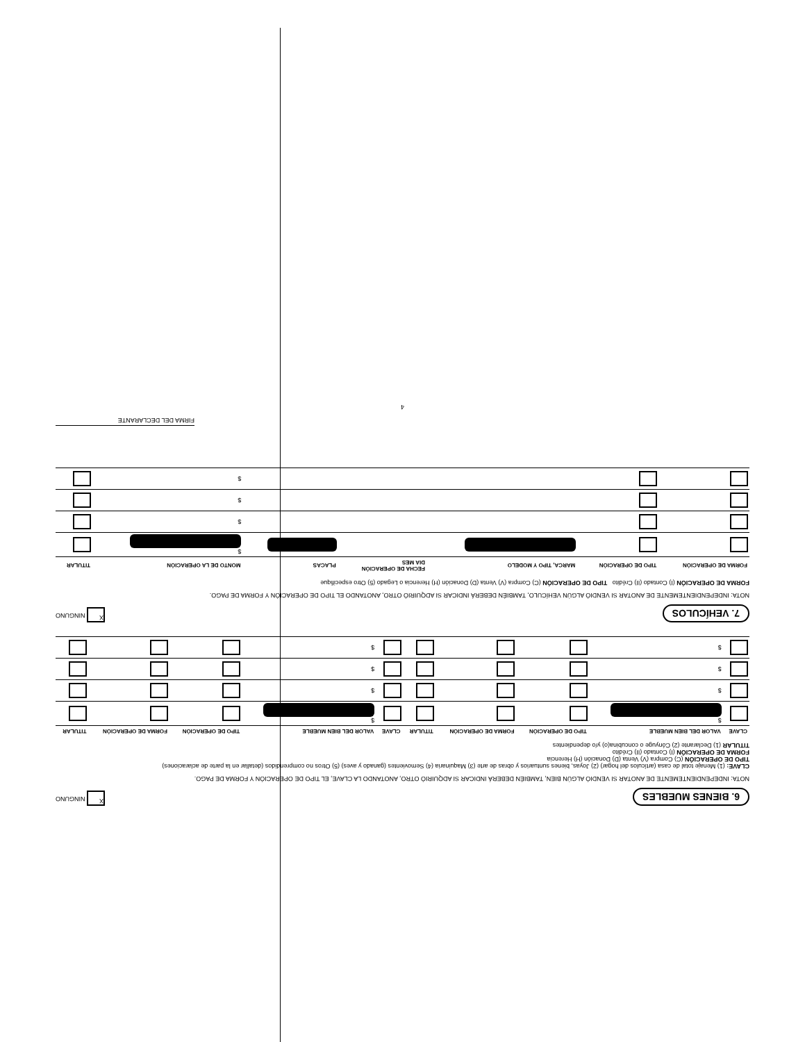6. BIENES MUEBLES
X NINGUNO
NOTA: INDEPENDIENTEMENTE DE ANOTAR SI VENDIÓ ALGÚN BIEN, TAMBIÉN DEBERÁ INDICAR SI ADQUIRIÓ OTRO, ANOTANDO LA CLAVE, EL TIPO DE OPERACIÓN Y FORMA DE PAGO.
CLAVE: (1) Menaje total de casa (artículos del hogar) (2) Joyas, bienes suntuarios y obras de arte (3) Maquinaria (4) Semovientes (ganado y aves) (5) Otros no comprendidos (detallar en la parte de aclaraciones)
TIPO DE OPERACIÓN (C) Compra (V) Venta (D) Donación (H) Herencia
FORMA DE OPERACIÓN (I) Contado (II) Crédito
TITULAR (1) Declarante (2) Cónyuge o concubina(o) y/o dependientes
| CLAVE | VALOR DEL BIEN MUEBLE | TIPO DE OPERACIÓN | FORMA DE OPERACIÓN | TITULAR | CLAVE | VALOR DEL BIEN MUEBLE | TIPO DE OPERACIÓN | FORMA DE OPERACIÓN | TITULAR |
| --- | --- | --- | --- | --- | --- | --- | --- | --- | --- |
| | $ | | | | | $ | | | |
| | $ | | | | | $ | | | |
| | $ | | | | | $ | | | |
| | $ | | | | | $ | | | |
7. VEHÍCULOS
X NINGUNO
NOTA: INDEPENDIENTEMENTE DE ANOTAR SI VENDIÓ ALGÚN VEHÍCULO, TAMBIÉN DEBERÁ INDICAR SI ADQUIRIÓ OTRO, ANOTANDO EL TIPO DE OPERACIÓN Y FORMA DE PAGO.
FORMA DE OPERACIÓN (I) Contado (II) Crédito TIPO DE OPERACIÓN (C) Compra (V) Venta (D) Donación (H) Herencia o Legado (5) Otro especifique
| FORMA DE OPERACIÓN | TIPO DE OPERACIÓN | MARCA, TIPO Y MODELO | FECHA DE OPERACIÓN DIA MES | PLACAS | MONTO DE LA OPERACIÓN | TITULAR |
| --- | --- | --- | --- | --- | --- | --- |
| | | | | | $ | |
| | | | | | $ | |
| | | | | | $ | |
| | | | | | $ | |
FIRMA DEL DECLARANTE
4